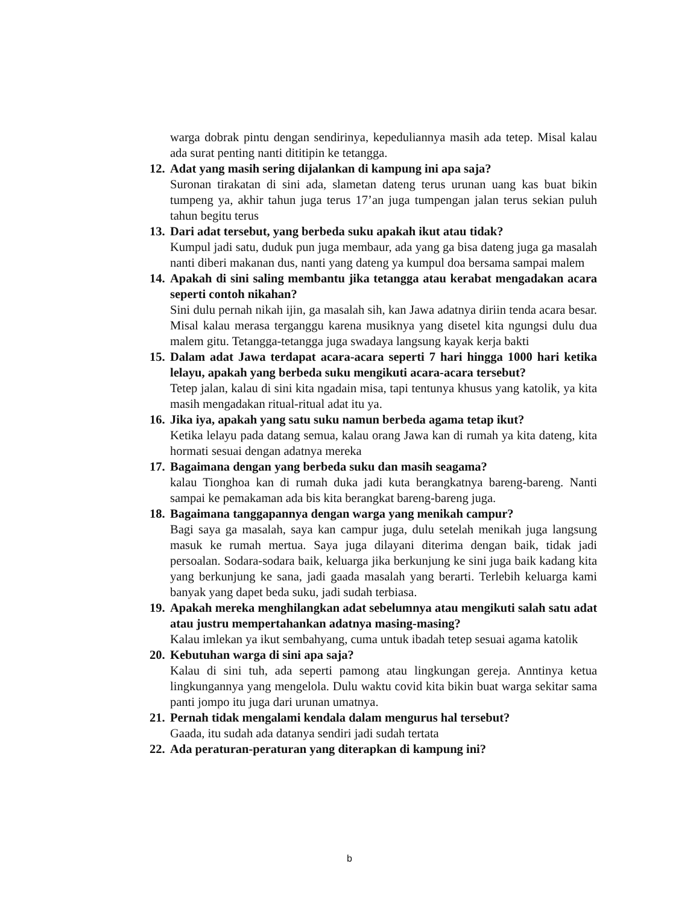warga dobrak pintu dengan sendirinya, kepeduliannya masih ada tetep. Misal kalau ada surat penting nanti dititipin ke tetangga.
12.
Adat yang masih sering dijalankan di kampung ini apa saja?
Suronan tirakatan di sini ada, slametan dateng terus urunan uang kas buat bikin tumpeng ya, akhir tahun juga terus 17’an juga tumpengan jalan terus sekian puluh tahun begitu terus
13.
Dari adat tersebut, yang berbeda suku apakah ikut atau tidak?
Kumpul jadi satu, duduk pun juga membaur, ada yang ga bisa dateng juga ga masalah nanti diberi makanan dus, nanti yang dateng ya kumpul doa bersama sampai malem
14.
Apakah di sini saling membantu jika tetangga atau kerabat mengadakan acara seperti contoh nikahan?
Sini dulu pernah nikah ijin, ga masalah sih, kan Jawa adatnya diriin tenda acara besar. Misal kalau merasa terganggu karena musiknya yang disetel kita ngungsi dulu dua malem gitu. Tetangga-tetangga juga swadaya langsung kayak kerja bakti
15.
Dalam adat Jawa terdapat acara-acara seperti 7 hari hingga 1000 hari ketika lelayu, apakah yang berbeda suku mengikuti acara-acara tersebut?
Tetep jalan, kalau di sini kita ngadain misa, tapi tentunya khusus yang katolik, ya kita masih mengadakan ritual-ritual adat itu ya.
16.
Jika iya, apakah yang satu suku namun berbeda agama tetap ikut?
Ketika lelayu pada datang semua, kalau orang Jawa kan di rumah ya kita dateng, kita hormati sesuai dengan adatnya mereka
17.
Bagaimana dengan yang berbeda suku dan masih seagama?
kalau Tionghoa kan di rumah duka jadi kuta berangkatnya bareng-bareng. Nanti sampai ke pemakaman ada bis kita berangkat bareng-bareng juga.
18.
Bagaimana tanggapannya dengan warga yang menikah campur?
Bagi saya ga masalah, saya kan campur juga, dulu setelah menikah juga langsung masuk ke rumah mertua. Saya juga dilayani diterima dengan baik, tidak jadi persoalan. Sodara-sodara baik, keluarga jika berkunjung ke sini juga baik kadang kita yang berkunjung ke sana, jadi gaada masalah yang berarti. Terlebih keluarga kami banyak yang dapet beda suku, jadi sudah terbiasa.
19.
Apakah mereka menghilangkan adat sebelumnya atau mengikuti salah satu adat atau justru mempertahankan adatnya masing-masing?
Kalau imlekan ya ikut sembahyang, cuma untuk ibadah tetep sesuai agama katolik
20.
Kebutuhan warga di sini apa saja?
Kalau di sini tuh, ada seperti pamong atau lingkungan gereja. Anntinya ketua lingkungannya yang mengelola. Dulu waktu covid kita bikin buat warga sekitar sama panti jompo itu juga dari urunan umatnya.
21.
Pernah tidak mengalami kendala dalam mengurus hal tersebut?
Gaada, itu sudah ada datanya sendiri jadi sudah tertata
22.
Ada peraturan-peraturan yang diterapkan di kampung ini?
b